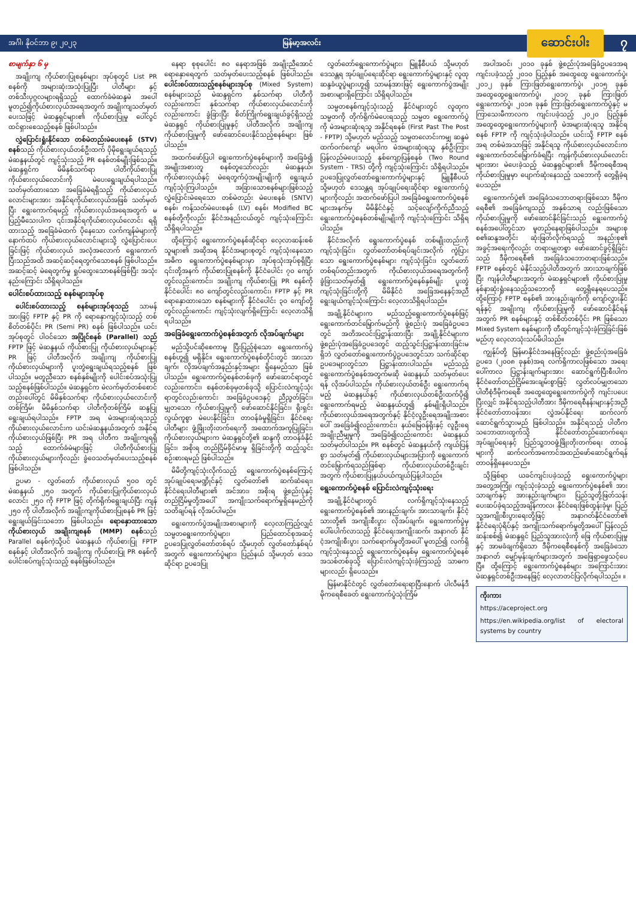အင်္ဂါ၊ နိုဝင်ဘာ ၉၊ ၂၀၂၃ မြန်မာ့အလင်း ဆောင်းပါး ၇
စာမျက်နှာ ၆ မှ
အချိုးကျ ကိုယ်စားပြုစနစ်များ အုပ်စုတွင် List PR စနစ်ကို အများဆုံးအသုံးပြုပြီး ပါတီများ နှင့် တစ်သီးပုဂ္ဂလများရရှိသည့် ထောက်ခံမဲဆန္ဒမဲ အပေါ်မူတည်၍ကိုယ်စားလှယ်အရေအတွက် အချိုးကျသတ်မှတ်ပေးသဖြင့် မဲဆန္ဒရှင်များ၏ ကိုယ်စားပြုမှု ပေါ်လွင်ထင်ရှားစေသည့်စနစ် ဖြစ်ပါသည်။
လွှဲပြောင်းရှုံးနိုင်သော တစ်မဲတည်းမဲပေးစနစ် (STV) စနစ်သည် ကိုယ်စားလှယ်တစ်ဦးထက် ပိုမိုရွေးချယ်ရသည့် မဲဆန္ဒနယ်တွင် ကျင့်သုံးသည့် PR စနစ်တစ်မျိုးဖြစ်သည်။ မဲဆန္ဒရှင်က မိမိနှစ်သက်ရာ ပါတီကိုယ်စားပြု ကိုယ်စားလှယ်လောင်းကို မဲပေးရွေးချယ်ရပါသည်။ သတ်မှတ်ထားသော အခြေခံမဲရရှိသည့် ကိုယ်စားလှယ်လောင်းများအား အနိုင်ရကိုယ်စားလှယ်အဖြစ် သတ်မှတ်ပြီး ရွေးကောက်ရမည့် ကိုယ်စားလှယ်အရေအတွက် မပြည့်မီသေးပါက ၎င်းအနိုင်ရကိုယ်စားလှယ်လောင်း ရရှိထားသည့် အခြေခံမဲထက် ပိုနေသော လက်ကျန်မဲများကို နောက်ထပ် ကိုယ်စားလှယ်လောင်းများသို့ လွှဲပြောင်းပေးခြင်းဖြင့် ကိုယ်စားလှယ် အလုံအလောက် ရွေးကောက်ပြီးသည်အထိ အဆင့်ဆင့်ရေတွက်သောစနစ် ဖြစ်ပါသည်။ အဆင့်ဆင့် မဲရေတွက်မှု ရှုပ်ထွေးသောစနစ်ဖြစ်ပြီး အသုံးနည်းကြောင်း သိရှိရပါသည်။
ပေါင်းစပ်ထားသည့် စနစ်များအုပ်စု
ပေါင်းစပ်ထားသည့် စနစ်များအုပ်စုသည် သာမန်အားဖြင့် FPTP နှင့် PR ကို ရောနှောကျင့်သုံးသည့် တစ်စိတ်တစ်ပိုင်း PR (Semi PR) စနစ် ဖြစ်ပါသည်။ ယင်းအုပ်စုတွင် ပါဝင်သော အပြိုင်စနစ် (Parallel) သည် FPTP ဖြင့် မဲဆန္ဒနယ် ကိုယ်စားပြု ကိုယ်စားလှယ်များနှင့် PR ဖြင့် ပါတီအလိုက် အချိုးကျ ကိုယ်စားပြုကိုယ်စားလှယ်များကို ပူးတွဲရွေးချယ်ရသည့်စနစ် ဖြစ်ပါသည်။ မတူညီသော စနစ်နှစ်မျိုးကို ပေါင်းစပ်အသုံးပြုသည့်စနစ်ဖြစ်ပါသည်။ မဲဆန္ဒရှင်က မဲလက်မှတ်တစ်စောင်တည်းပေါ်တွင် မိမိနှစ်သက်ရာ ကိုယ်စားလှယ်လောင်းကိုတစ်ကြိမ်၊ မိမိနှစ်သက်ရာ ပါတီကိုတစ်ကြိမ် ဆန္ဒပြုရွေးချယ်ရပါသည်။ FPTP အရ မဲအများဆုံးရသည့် ကိုယ်စားလှယ်လောင်းက ယင်းမဲဆန္ဒနယ်အတွက် အနိုင်ရ ကိုယ်စားလှယ်ဖြစ်ပြီး PR အရ ပါတီက အချိုးကျရရှိသည့် ထောက်ခံမဲများဖြင့် ပါတီကိုယ်စားပြု ကိုယ်စားလှယ်များကိုလည်း ခွဲဝေသတ်မှတ်ပေးသည့်စနစ် ဖြစ်ပါသည်။
ဥပမာ - လွှတ်တော် ကိုယ်စားလှယ် ၅၀၀ တွင် မဲဆန္ဒနယ် ၂၅၀ အတွက် ကိုယ်စားပြုကိုယ်စားလှယ်လောင်း ၂၅၀ ကို FPTP ဖြင့် တိုက်ရိုက်ရွေးချယ်ပြီး ကျန် ၂၅၀ ကို ပါတီအလိုက် အချိုးကျကိုယ်စားပြုစနစ် PR ဖြင့် ရွေးချယ်ခြင်းသဘော ဖြစ်ပါသည်။ ရောနှောထားသော ကိုယ်စားလှယ် အချိုးကျစနစ် (MMP) စနစ်သည် Parallel စနစ်ကဲ့သို့ပင် မဲဆန္ဒနယ် ကိုယ်စားပြု FPTP စနစ်နှင့် ပါတီအလိုက် အချိုးကျ ကိုယ်စားပြု PR စနစ်ကို ပေါင်းစပ်ကျင့်သုံးသည့် စနစ်ဖြစ်ပါသည်။
နေရာ စုစုပေါင်း ၈၀ နေရာအဖြစ် အချိုးညီအောင် ရောနှောရေတွက် သတ်မှတ်ပေးသည့်စနစ် ဖြစ်ပါသည်။ ပေါင်းစပ်ထားသည့်စနစ်များအုပ်စု (Mixed System) စနစ်များသည် မဲဆန္ဒရှင်က နှစ်သက်ရာ ပါတီကိုလည်းကောင်း နှစ်သက်ရာ ကိုယ်စားလှယ်လောင်းကိုလည်းကောင်း ခွဲခြားပြီး စိတ်ကြိုက်ရွေးချယ်ခွင့်ရှိသည့် မဲဆန္ဒရှင် ကိုယ်စားပြုမှုနှင့် ပါတီအလိုက် အချိုးကျကိုယ်စားပြုမှုကို ဖော်ဆောင်ပေးနိုင်သည့်စနစ်များ ဖြစ်ပါသည်။
အထက်ဖော်ပြပါ ရွေးကောက်ပွဲစနစ်များကို အခြေခံ၍ အမျိုးအစားတူ စနစ်တူသော်လည်း မဲဆန္ဒနယ်၊ ကိုယ်စားလှယ်နှင့် မဲရေတွက်ပုံအမျိုးမျိုးကို ရွေးချယ်ကျင့်သုံးကြပါသည်။ အခြားသောစနစ်များဖြစ်သည့် လွှဲပြောင်းမဲရေသော တစ်မဲတည်း မဲပေးစနစ် (SNTV) စနစ်၊ ကန့်သတ်မဲပေးစနစ် (LV) စနစ်၊ Modified BC စနစ်တို့ကိုလည်း နိုင်ငံအနည်းငယ်တွင် ကျင့်သုံးကြောင်း သိရှိရပါသည်။
ထို့ကြောင့် ရွေးကောက်ပွဲစနစ်ဆိုင်ရာ လေ့လာဆန်းစစ်သူများ၏ အဆိုအရ နိုင်ငံအများစုတွင် ကျင့်သုံးနေသော အဓိက ရွေးကောက်ပွဲစနစ်များမှာ အုပ်စုသုံးအုပ်စုရှိပြီး ၎င်းတို့အနက် ကိုယ်စားပြုစနစ်ကို နိုင်ငံပေါင်း ၇၀ ကျော်တွင်လည်းကောင်း၊ အချိုးကျ ကိုယ်စားပြု PR စနစ်ကို နိုင်ငံပေါင်း ၈၀ ကျော်တွင်လည်းကောင်း၊ FPTP နှင့် PR ရောနှောထားသော စနစ်များကို နိုင်ငံပေါင်း ၃၀ ကျော်တို့တွင်လည်းကောင်း ကျင့်သုံးလျက်ရှိကြောင်း လေ့လာသိရှိရပါသည်။
အခြေခံရွေးကောက်ပွဲစနစ်အတွက် လိုအပ်ချက်များ
မည်သို့ပင်ဆိုစေကာမူ ပြီးပြည့်စုံသော ရွေးကောက်ပွဲစနစ်ဟူ၍ မရှိနိုင်။ ရွေးကောက်ပွဲစနစ်တိုင်းတွင် အားသာချက်၊ လိုအပ်ချက်အနည်းနှင့်အများ ရှိနေမည်သာ ဖြစ်ပါသည်။ ရွေးကောက်ပွဲစနစ်တစ်ခုကို ဖော်ဆောင်ရာတွင်လည်းကောင်း၊ စနစ်တစ်ခုမှတစ်ခုသို့ ပြောင်းလဲကျင့်သုံးရာတွင်လည်းကောင်း အခြေခံဥပဒေနှင့် ညီညွတ်ခြင်း၊ မျှတသော ကိုယ်စားပြုမှုကို ဖော်ဆောင်နိုင်ခြင်း၊ ရိုးရှင်းလွယ်ကူစွာ မဲပေးနိုင်ခြင်း၊ တာဝန်ခံမှုရှိခြင်း၊ နိုင်ငံရေးပါတီများ ဖွံ့ဖြိုးတိုးတက်ရေးကို အထောက်အကူပြုခြင်း၊ ကိုယ်စားလှယ်များက မဲဆန္ဒရှင်တို့၏ ဆန္ဒကို တာဝန်ခံနိုင်ခြင်း၊ အစိုးရ တည်ငြိမ်ခိုင်မာမှု ရှိခြင်းတို့ကို ထည့်သွင်းစဉ်းစားရမည် ဖြစ်ပါသည်။
မိမိတို့ကျင့်သုံးလိုက်သည့် ရွေးကောက်ပွဲစနစ်ကြောင့် အုပ်ချုပ်ရေးမဏ္ဍိုင်နှင့် လွှတ်တော်၏ ဆက်ဆံရေး၊ နိုင်ငံရေးပါတီများ၏ အင်အား၊ အစိုးရ ဖွဲ့စည်းပုံနှင့် တည်ငြိမ်မှုတို့အပေါ် အကျိုးသက်ရောက်မှုရှိနေမည်ကို သတိချပ်ရန် လိုအပ်ပါမည်။
ရွေးကောက်ပွဲအမျိုးအစားများကို လေ့လာကြည့်လျှင် သမ္မတရွေးကောက်ပွဲများ၊ ပြည်ထောင်စုအဆင့် ဥပဒေပြုလွှတ်တော်တစ်ရပ် သို့မဟုတ် လွှတ်တော်နှစ်ရပ်အတွက် ရွေးကောက်ပွဲများ၊ ပြည်နယ် သို့မဟုတ် ဒေသဆိုင်ရာ ဥပဒေပြု
လွှတ်တော်ရွေးကောက်ပွဲများ၊ မြူနီစီပယ် သို့မဟုတ် ဒေသန္တရ အုပ်ချုပ်ရေးဆိုင်ရာ ရွေးကောက်ပွဲများနှင့် လူထုဆန္ဒခံယူပွဲများဟူ၍ သာမန်အားဖြင့် ရွေးကောက်ပွဲအမျိုးအစားများရှိကြောင်း သိရှိရပါသည်။
သမ္မတစနစ်ကျင့်သုံးသည့် နိုင်ငံများတွင် လူထုက သမ္မတကို တိုက်ရိုက်မဲပေးရသည့် သမ္မတ ရွေးကောက်ပွဲကို မဲအများဆုံးရသူ အနိုင်ရစနစ် (First Past The Post - FPTP) သို့မဟုတ် မည်သည့် သမ္မတလောင်းကမျှ ဆန္ဒမဲထက်ဝက်ကျော် မရပါက မဲအများဆုံးရသူ နှစ်ဦးကြား ပြန်လည်မဲပေးသည့် နှစ်ကျော့ပြန်စနစ် (Two Round System - TRS) တို့ကို ကျင့်သုံးကြောင်း သိရှိရပါသည်။ ဥပဒေပြုလွှတ်တော်ရွေးကောက်ပွဲများနှင့် မြူနီစီပယ် သို့မဟုတ် ဒေသန္တရ အုပ်ချုပ်ရေးဆိုင်ရာ ရွေးကောက်ပွဲများကိုလည်း အထက်ဖော်ပြပါ အခြေခံရွေးကောက်ပွဲစနစ်များအနက်မှ မိမိနိုင်ငံနှင့် သင့်လျော်ကိုက်ညီသည့် ရွေးကောက်ပွဲစနစ်တစ်မျိုးမျိုးကို ကျင့်သုံးကြောင်း သိရှိရပါသည်။
နိုင်ငံအလိုက် ရွေးကောက်ပွဲစနစ် တစ်မျိုးတည်းကို ကျင့်သုံးခြင်း၊ လွှတ်တော်တစ်ရပ်ချင်းအလိုက် ကွဲပြားသော ရွေးကောက်ပွဲစနစ်များ ကျင့်သုံးခြင်း၊ လွှတ်တော်တစ်ရပ်တည်းအတွက် ကိုယ်စားလှယ်အရေအတွက်ကို ခွဲခြားသတ်မှတ်၍ ရွေးကောက်ပွဲစနစ်နှစ်မျိုး ပူးတွဲကျင့်သုံးခြင်းတို့ကို မိမိနိုင်ငံ အခြေအနေနှင့်အညီ ရွေးချယ်ကျင့်သုံးကြောင်း လေ့လာသိရှိရပါသည်။
အချို့နိုင်ငံများက မည်သည့်ရွေးကောက်ပွဲစနစ်ဖြင့် ရွေးကောက်တင်မြှောက်မည်ကို ဖွဲ့စည်းပုံ အခြေခံဥပဒေတွင် အတိအလင်းပြဋ္ဌာန်းထားပြီး အချို့နိုင်ငံများက ဖွဲ့စည်းပုံအခြေခံဥပဒေတွင် ထည့်သွင်းပြဋ္ဌာန်းထားခြင်းမရှိဘဲ လွှတ်တော်ရွေးကောက်ပွဲဥပဒေတွင်သာ သက်ဆိုင်ရာ ဥပဒေများတွင်သာ ပြဋ္ဌာန်းထားပါသည်။ မည်သည့် ရွေးကောက်ပွဲစနစ်အတွက်မဆို မဲဆန္ဒနယ် သတ်မှတ်ပေးရန် လိုအပ်ပါသည်။ ကိုယ်စားလှယ်တစ်ဦး ရွေးကောက်ရမည့် မဲဆန္ဒနယ်နှင့် ကိုယ်စားလှယ်တစ်ဦးထက်ပို၍ ရွေးကောက်ရမည့် မဲဆန္ဒနယ်ဟူ၍ နှစ်မျိုးရှိပါသည်။ ကိုယ်စားလှယ်အရေအတွက်နှင့် နိုင်ငံ့လူဦးရေအချိုးအစားပေါ် အခြေခံ၍လည်းကောင်း၊ နယ်မြေဝန်ရိုးနှင့် လူဦးရေ အချိုးညီမျှမှုကို အခြေခံ၍လည်းကောင်း မဲဆန္ဒနယ် သတ်မှတ်ပါသည်။ PR စနစ်တွင် မဲဆန္ဒနယ်ကို ကျယ်ပြန့်စွာ သတ်မှတ်၍ ကိုယ်စားလှယ်များအပြားကို ရွေးကောက်တင်မြှောက်ရသည်ဖြစ်ရာ ကိုယ်စားလှယ်တစ်ဦးချင်းအတွက် ကိုယ်စားပြုနယ်ပယ်ကျယ်ပြန့်ပါသည်။
ရွေးကောက်ပွဲစနစ် ပြောင်းလဲကျင့်သုံးရေး
အချို့နိုင်ငံများတွင် လက်ရှိကျင့်သုံးနေသည့် ရွေးကောက်ပွဲစနစ်၏ အားနည်းချက်၊ အားသာချက်၊ နိုင်ငံ့သားတို့၏ အကျိုးစီးပွား လိုအပ်ချက်၊ ရွေးကောက်ပွဲမှ ပေါ်ပေါက်လာသည့် နိုင်ငံရေးအကျိုးဆက်၊ အနာဂတ် နိုင်ငံ့အကျိုးစီးပွား သက်ရောက်မှုတို့အပေါ် မူတည်၍ လက်ရှိကျင့်သုံးနေသည့် ရွေးကောက်ပွဲစနစ်မှ ရွေးကောက်ပွဲစနစ်အသစ်တစ်ခုသို့ ပြောင်းလဲကျင့်သုံးခဲ့ကြသည့် သာဓကများလည်း ရှိပေသည်။
မြန်မာနိုင်ငံတွင် လွှတ်တော်ရေးရာပြီးနောက် ပါလီမန်ဒီမိုကရေစီခေတ် ရွေးကောက်ပွဲသုံးကြိမ်
အပါအဝင်၊ ၂၀၁၀ ခုနှစ် ဖွဲ့စည်းပုံအခြေခံဥပဒေအရ ကျင်းပခဲ့သည့် ၂၀၁၀ ပြည့်နှစ် အထွေထွေ ရွေးကောက်ပွဲ၊ ၂၀၁၂ ခုနှစ် ကြားဖြတ်ရွေးကောက်ပွဲ၊ ၂၀၁၅ ခုနှစ် အထွေထွေရွေးကောက်ပွဲ၊ ၂၀၁၇ ခုနှစ် ကြားဖြတ်ရွေးကောက်ပွဲ၊ ၂၀၁၈ ခုနှစ် ကြားဖြတ်ရွေးကောက်ပွဲနှင့် မကြာသေးမီကာလက ကျင်းပခဲ့သည့် ၂၀၂၀ ပြည့်နှစ် အထွေထွေရွေးကောက်ပွဲများကို မဲအများဆုံးရသူ အနိုင်ရစနစ် FPTP ကို ကျင့်သုံးခဲ့ပါသည်။ ယင်းသို့ FPTP စနစ်အရ တစ်မဲအသာဖြင့် အနိုင်ရသူ ကိုယ်စားလှယ်လောင်းက ရွေးကောက်တင်မြှောက်ခံရပြီး ကျန်ကိုယ်စားလှယ်လောင်းများအား မဲပေးခဲ့သည့် မဲဆန္ဒရှင်များ၏ ဒီမိုကရေစီအရ ကိုယ်စားပြုမှုမှာ ပျောက်ဆုံးနေသည့် သဘောကို တွေ့ရှိခဲ့ရပေသည်။
ရွေးကောက်ပွဲ၏ အခြေခံသဘောတရားဖြစ်သော ဒီမိုကရေစီ၏ အခြေခံကျသည့် အနှစ်သာရ လည်းဖြစ်သော ကိုယ်စားပြုမှုကို ဖော်ဆောင်နိုင်ခြင်းသည် ရွေးကောက်ပွဲ စနစ်အပေါ်တွင်သာ မူတည်နေရာဖြစ်ပါသည်။ အများစုစ၏ဆန္ဒအတိုင်း ဆုံးဖြတ်လိုက်ရသည့် အနည်းစု၏ အခွင့်အရေးကိုလည်း တရားမျှတစွာ ဖော်ဆောင်ခွင့်ရှိခြင်းသည် ဒီမိုကရေစီ၏ အခြေခံသဘောတရားဖြစ်သည်။ FPTP စနစ်တွင် မဲနိုင်သည့်ပါတီအတွက် အားသာချက်ဖြစ်ပြီး ကျန်ပါတီများအတွက် မဲဆန္ဒရှင်များ၏ ကိုယ်စားပြုမှု နစ်နာဆုံးရှုံးနေသည့်သဘောကို တွေ့ရှိနေရပေသည်။ ထို့ကြောင့် FPTP စနစ်၏ အားနည်းချက်ကို ကျော်လွှားနိုင်ရန်နှင့် အချိုးကျ ကိုယ်စားပြုမှုကို ဖော်ဆောင်နိုင်ရန်အတွက် PR စနစ်များနှင့် တစ်စိတ်တစ်ပိုင်း PR ဖြစ်သော Mixed System စနစ်များကို တီထွင်ကျင့်သုံးခဲ့ကြခြင်းဖြစ်မည်ဟု လေ့လာသုံးသပ်မိပါသည်။
ကျွန်ုပ်တို့ မြန်မာနိုင်ငံအနေဖြင့်လည်း ဖွဲ့စည်းပုံအခြေခံဥပဒေ (၂၀၀၈ ခုနှစ်)အရ လက်ရှိကာလဖြစ်သော အရေးပေါ်ကာလ ပြဋ္ဌာန်းချက်များအား ဆောင်ရွက်ပြီးစီးပါက နိုင်ငံတော်တည်ငြိမ်အေးချမ်းစွာဖြင့် လွှတ်လပ်မျှတသော ပါတီစုံဒီမိုကရေစီ အထွေထွေရွေးကောက်ပွဲကို ကျင်းပပေးပြီးလျှင် အနိုင်ရသည့်ပါတီအား ဒီမိုကရေစီနန်းများနှင့်အညီ နိုင်ငံတော်တာဝန်အား လွှဲအပ်နိုင်ရေး ဆက်လက်ဆောင်ရွက်သွားမည် ဖြစ်ပါသည်။ အနိုင်ရသည့် ပါတီကသဘောထားထွက်သို့ နိုင်ငံတော်တည်ဆောက်ရေး၊ အုပ်ချုပ်ရေးနှင့် ပြည်သူ့ဘဝဖွံ့ဖြိုးတိုးတက်ရေး တာဝန်များကို ဆက်လက်အကောင်အထည်ဖော်ဆောင်ရွက်ရန် တာဝန်ရှိနေပေသည်။
သို့ဖြစ်ရာ ယခင်ကျင်းပခဲ့သည့် ရွေးကောက်ပွဲများ အတွေ့အကြုံ၊ ကျင့်သုံးခဲ့သည့် ရွေးကောက်ပွဲစနစ်၏ အားသာချက်နှင့် အားနည်းချက်များ၊ ပြည်သူတို့ဖြတ်သန်းပေးဆပ်ခဲ့ရသည့်အချိန်ကာလ၊ နိုင်ငံရေးဖြစ်ထွန်းခဲ့မှု၊ ပြည်သူ့အကျိုးစီးပွားရေးတို့ဖြင့် အနာဂတ်နိုင်ငံတော်၏ နိုင်ငံရေးပုံရိပ်နှင့် အကျိုးသက်ရောက်မှုတို့အပေါ် ပြန်လည်ဆန်းစစ်၍ မဲဆန္ဒရှင် ပြည်သူအားလုံးကို ဖြေ ကိုယ်စားပြုမှုနှင့် အာမခံချက်ရှိသော ဒီမိုကရေစီစနစ်ကို အခြေခံသော အနာဂတ် မျှော်မှန်းချက်များအတွက် အဖြေရှာဖွေသင့်ပေပြီ။ ထို့ကြောင့် ရွေးကောက်ပွဲစနစ်များ အကြောင်းအား မဲဆန္ဒရှင်တစ်ဦးအနေဖြင့် လေ့လာတင်ပြလိုက်ရပါသည်။ ။
ကိုးကား
https://aceproject.org
https://en.wikipedia.org/list of electoral systems by country